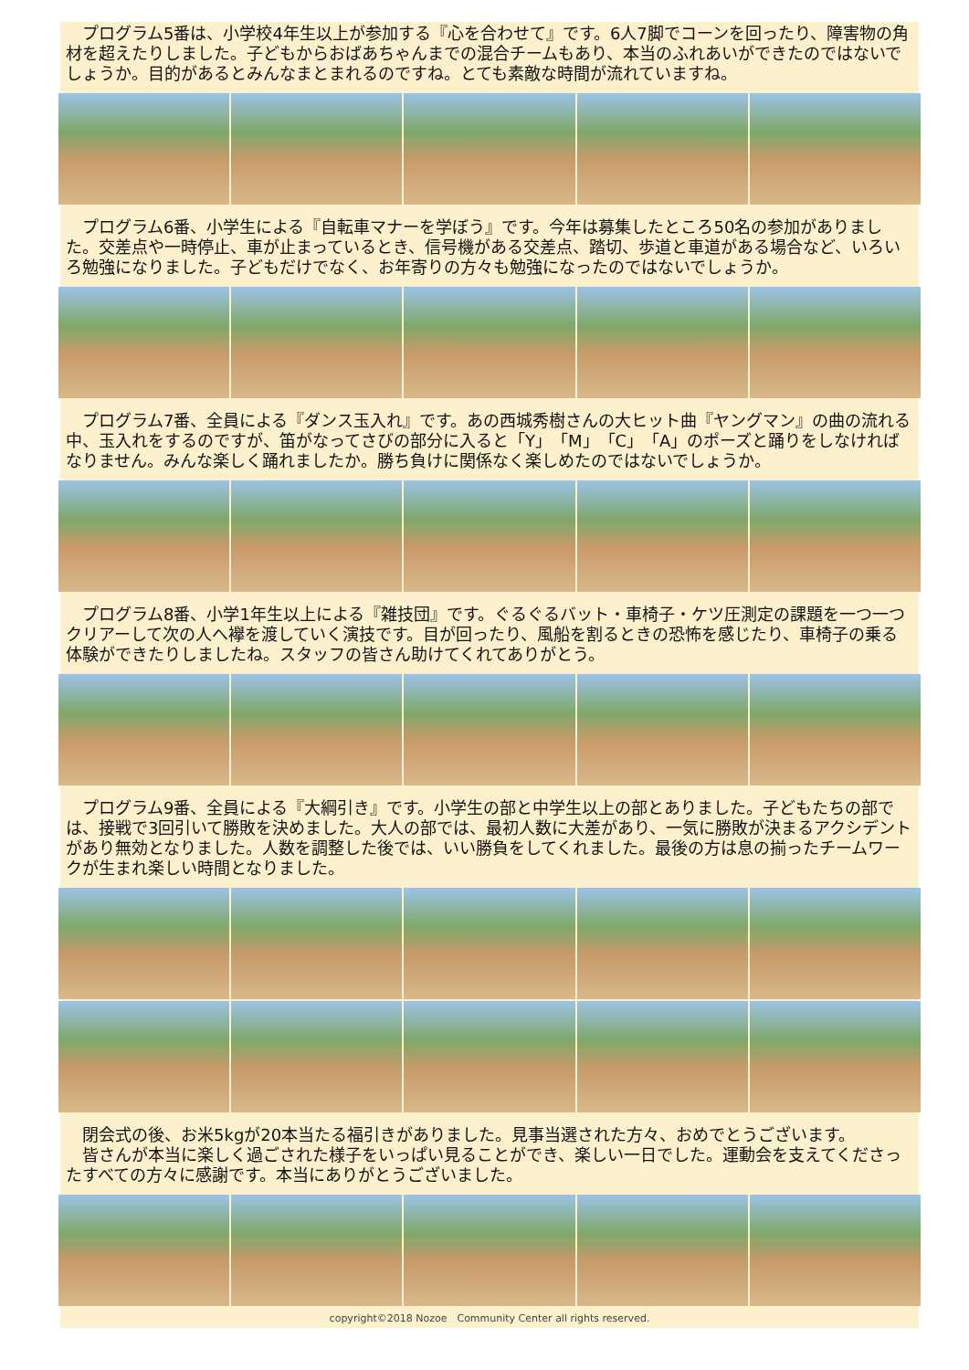プログラム5番は、小学校4年生以上が参加する『心を合わせて』です。6人7脚でコーンを回ったり、障害物の角材を超えたりしました。子どもからおばあちゃんまでの混合チームもあり、本当のふれあいができたのではないでしょうか。目的があるとみんなまとまれるのですね。とても素敵な時間が流れていますね。
　プログラム6番、小学生による『自転車マナーを学ぼう』です。今年は募集したところ50名の参加がありました。交差点や一時停止、車が止まっているとき、信号機がある交差点、踏切、歩道と車道がある場合など、いろいろ勉強になりました。子どもだけでなく、お年寄りの方々も勉強になったのではないでしょうか。
　プログラム7番、全員による『ダンス玉入れ』です。あの西城秀樹さんの大ヒット曲『ヤングマン』の曲の流れる中、玉入れをするのですが、笛がなってさびの部分に入ると「Y」「M」「C」「A」のポーズと踊りをしなければなりません。みんな楽しく踊れましたか。勝ち負けに関係なく楽しめたのではないでしょうか。
　プログラム8番、小学1年生以上による『雑技団』です。ぐるぐるバット・車椅子・ケツ圧測定の課題を一つ一つクリアーして次の人へ襷を渡していく演技です。目が回ったり、風船を割るときの恐怖を感じたり、車椅子の乗る体験ができたりしましたね。スタッフの皆さん助けてくれてありがとう。
　プログラム9番、全員による『大綱引き』です。小学生の部と中学生以上の部とありました。子どもたちの部では、接戦で3回引いて勝敗を決めました。大人の部では、最初人数に大差があり、一気に勝敗が決まるアクシデントがあり無効となりました。人数を調整した後では、いい勝負をしてくれました。最後の方は息の揃ったチームワークが生まれ楽しい時間となりました。
　閉会式の後、お米5kgが20本当たる福引きがありました。見事当選された方々、おめでとうございます。
　皆さんが本当に楽しく過ごされた様子をいっぱい見ることができ、楽しい一日でした。運動会を支えてくださったすべての方々に感謝です。本当にありがとうございました。
copyright©2018 Nozoe　Community Center all rights reserved.